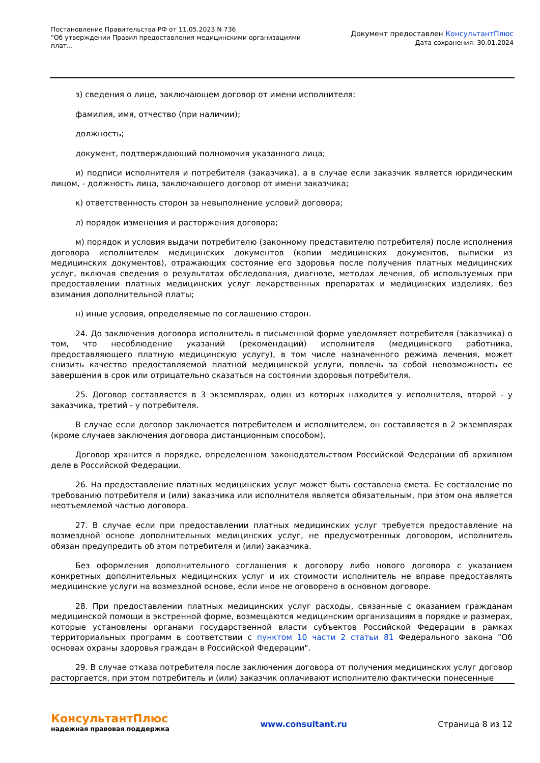Постановление Правительства РФ от 11.05.2023 N 736
"Об утверждении Правил предоставления медицинскими организациями плат...
Документ предоставлен КонсультантПлюс
Дата сохранения: 30.01.2024
з) сведения о лице, заключающем договор от имени исполнителя:
фамилия, имя, отчество (при наличии);
должность;
документ, подтверждающий полномочия указанного лица;
и) подписи исполнителя и потребителя (заказчика), а в случае если заказчик является юридическим лицом, - должность лица, заключающего договор от имени заказчика;
к) ответственность сторон за невыполнение условий договора;
л) порядок изменения и расторжения договора;
м) порядок и условия выдачи потребителю (законному представителю потребителя) после исполнения договора исполнителем медицинских документов (копии медицинских документов, выписки из медицинских документов), отражающих состояние его здоровья после получения платных медицинских услуг, включая сведения о результатах обследования, диагнозе, методах лечения, об используемых при предоставлении платных медицинских услуг лекарственных препаратах и медицинских изделиях, без взимания дополнительной платы;
н) иные условия, определяемые по соглашению сторон.
24. До заключения договора исполнитель в письменной форме уведомляет потребителя (заказчика) о том, что несоблюдение указаний (рекомендаций) исполнителя (медицинского работника, предоставляющего платную медицинскую услугу), в том числе назначенного режима лечения, может снизить качество предоставляемой платной медицинской услуги, повлечь за собой невозможность ее завершения в срок или отрицательно сказаться на состоянии здоровья потребителя.
25. Договор составляется в 3 экземплярах, один из которых находится у исполнителя, второй - у заказчика, третий - у потребителя.
В случае если договор заключается потребителем и исполнителем, он составляется в 2 экземплярах (кроме случаев заключения договора дистанционным способом).
Договор хранится в порядке, определенном законодательством Российской Федерации об архивном деле в Российской Федерации.
26. На предоставление платных медицинских услуг может быть составлена смета. Ее составление по требованию потребителя и (или) заказчика или исполнителя является обязательным, при этом она является неотъемлемой частью договора.
27. В случае если при предоставлении платных медицинских услуг требуется предоставление на возмездной основе дополнительных медицинских услуг, не предусмотренных договором, исполнитель обязан предупредить об этом потребителя и (или) заказчика.
Без оформления дополнительного соглашения к договору либо нового договора с указанием конкретных дополнительных медицинских услуг и их стоимости исполнитель не вправе предоставлять медицинские услуги на возмездной основе, если иное не оговорено в основном договоре.
28. При предоставлении платных медицинских услуг расходы, связанные с оказанием гражданам медицинской помощи в экстренной форме, возмещаются медицинским организациям в порядке и размерах, которые установлены органами государственной власти субъектов Российской Федерации в рамках территориальных программ в соответствии с пунктом 10 части 2 статьи 81 Федерального закона "Об основах охраны здоровья граждан в Российской Федерации".
29. В случае отказа потребителя после заключения договора от получения медицинских услуг договор расторгается, при этом потребитель и (или) заказчик оплачивают исполнителю фактически понесенные
КонсультантПлюс
надежная правовая поддержка
www.consultant.ru Страница 8 из 12